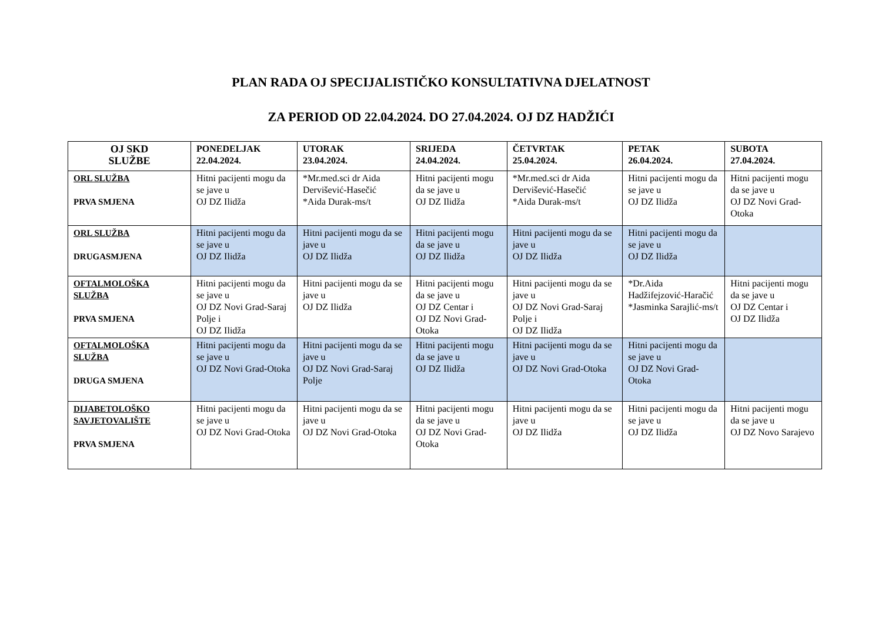PLAN RADA OJ SPECIJALISTIČKO KONSULTATIVNA DJELATNOST
ZA PERIOD OD 22.04.2024. DO 27.04.2024. OJ DZ HADŽIĆI
| OJ SKD SLUŽBE | PONEDELJAK 22.04.2024. | UTORAK 23.04.2024. | SRIJEDA 24.04.2024. | ČETVRTAK 25.04.2024. | PETAK 26.04.2024. | SUBOTA 27.04.2024. |
| --- | --- | --- | --- | --- | --- | --- |
| ORL SLUŽBA PRVA SMJENA | Hitni pacijenti mogu da se jave u OJ DZ Ilidža | *Mr.med.sci dr Aida Dervišević-Hasečić *Aida Durak-ms/t | Hitni pacijenti mogu da se jave u OJ DZ Ilidža | *Mr.med.sci dr Aida Dervišević-Hasečić *Aida Durak-ms/t | Hitni pacijenti mogu da se jave u OJ DZ Ilidža | Hitni pacijenti mogu da se jave u OJ DZ Novi Grad-Otoka |
| ORL SLUŽBA DRUGASMJENA | Hitni pacijenti mogu da se jave u OJ DZ Ilidža | Hitni pacijenti mogu da se jave u OJ DZ Ilidža | Hitni pacijenti mogu da se jave u OJ DZ Ilidža | Hitni pacijenti mogu da se jave u OJ DZ Ilidža | Hitni pacijenti mogu da se jave u OJ DZ Ilidža | |
| OFTALMOLOŠKA SLUŽBA PRVA SMJENA | Hitni pacijenti mogu da se jave u OJ DZ Novi Grad-Saraj Polje i OJ DZ Ilidža | Hitni pacijenti mogu da se jave u OJ DZ Ilidža | Hitni pacijenti mogu da se jave u OJ DZ Centar i OJ DZ Novi Grad-Otoka | Hitni pacijenti mogu da se jave u OJ DZ Novi Grad-Saraj Polje i OJ DZ Ilidža | *Dr.Aida Hadžifejzović-Haračić *Jasminka Sarajlić-ms/t | Hitni pacijenti mogu da se jave u OJ DZ Centar i OJ DZ Ilidža |
| OFTALMOLOŠKA SLUŽBA DRUGA SMJENA | Hitni pacijenti mogu da se jave u OJ DZ Novi Grad-Otoka | Hitni pacijenti mogu da se jave u OJ DZ Novi Grad-Saraj Polje | Hitni pacijenti mogu da se jave u OJ DZ Ilidža | Hitni pacijenti mogu da se jave u OJ DZ Novi Grad-Otoka | Hitni pacijenti mogu da se jave u OJ DZ Novi Grad-Otoka | |
| DIJABETOLOŠKO SAVJETOVALIŠTE PRVA SMJENA | Hitni pacijenti mogu da se jave u OJ DZ Novi Grad-Otoka | Hitni pacijenti mogu da se jave u OJ DZ Novi Grad-Otoka | Hitni pacijenti mogu da se jave u OJ DZ Novi Grad-Otoka | Hitni pacijenti mogu da se jave u OJ DZ Ilidža | Hitni pacijenti mogu da se jave u OJ DZ Ilidža | Hitni pacijenti mogu da se jave u OJ DZ Novo Sarajevo |